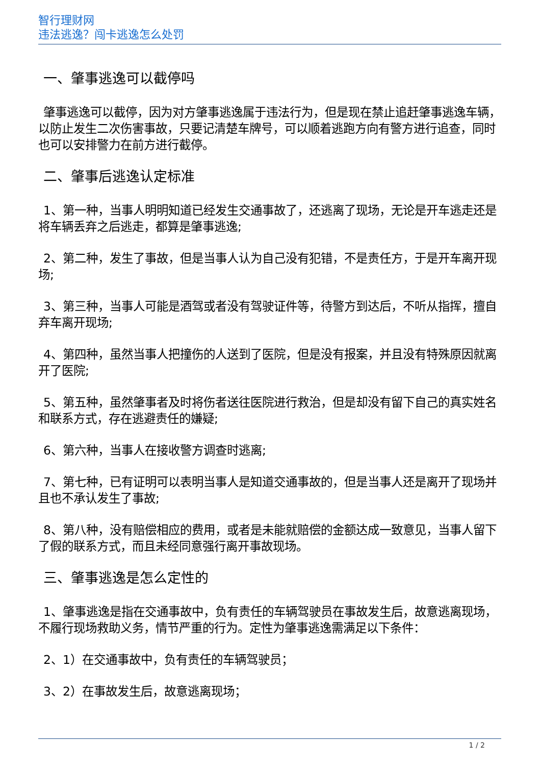智行理财网
违法逃逸？闯卡逃逸怎么处罚
一、肇事逃逸可以截停吗
肇事逃逸可以截停，因为对方肇事逃逸属于违法行为，但是现在禁止追赶肇事逃逸车辆，以防止发生二次伤害事故，只要记清楚车牌号，可以顺着逃跑方向有警方进行追查，同时也可以安排警力在前方进行截停。
二、肇事后逃逸认定标准
1、第一种，当事人明明知道已经发生交通事故了，还逃离了现场，无论是开车逃走还是将车辆丢弃之后逃走，都算是肇事逃逸;
2、第二种，发生了事故，但是当事人认为自己没有犯错，不是责任方，于是开车离开现场;
3、第三种，当事人可能是酒驾或者没有驾驶证件等，待警方到达后，不听从指挥，擅自弃车离开现场;
4、第四种，虽然当事人把撞伤的人送到了医院，但是没有报案，并且没有特殊原因就离开了医院;
5、第五种，虽然肇事者及时将伤者送往医院进行救治，但是却没有留下自己的真实姓名和联系方式，存在逃避责任的嫌疑;
6、第六种，当事人在接收警方调查时逃离;
7、第七种，已有证明可以表明当事人是知道交通事故的，但是当事人还是离开了现场并且也不承认发生了事故;
8、第八种，没有赔偿相应的费用，或者是未能就赔偿的金额达成一致意见，当事人留下了假的联系方式，而且未经同意强行离开事故现场。
三、肇事逃逸是怎么定性的
1、肇事逃逸是指在交通事故中，负有责任的车辆驾驶员在事故发生后，故意逃离现场，不履行现场救助义务，情节严重的行为。定性为肇事逃逸需满足以下条件：
2、1）在交通事故中，负有责任的车辆驾驶员；
3、2）在事故发生后，故意逃离现场；
1 / 2